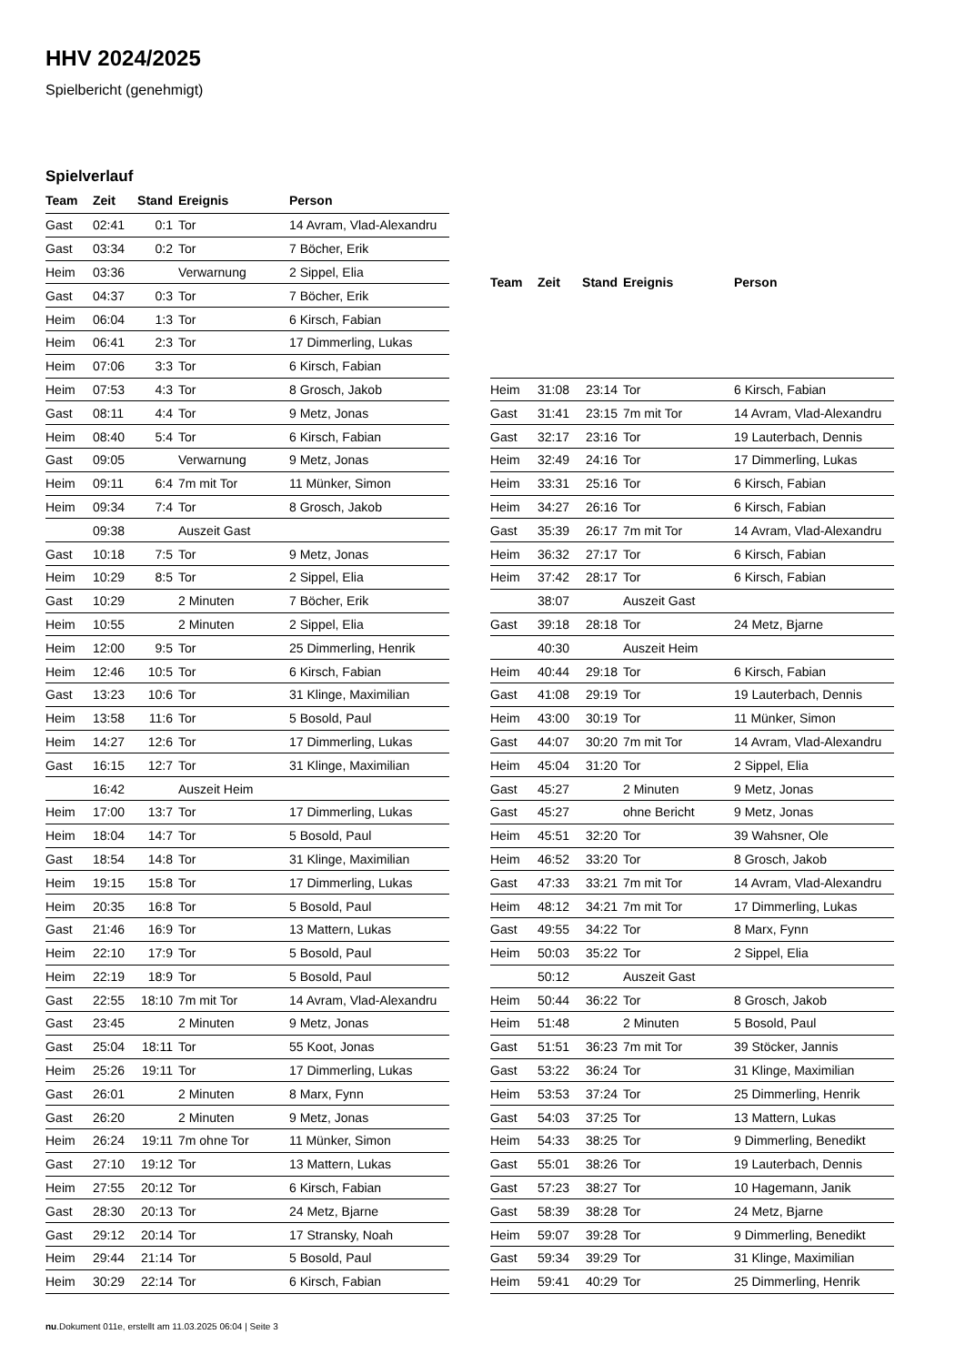HHV 2024/2025
Spielbericht (genehmigt)
Spielverlauf
| Team | Zeit | Stand | Ereignis | Person |
| --- | --- | --- | --- | --- |
| Gast | 02:41 | 0:1 | Tor | 14 Avram, Vlad-Alexandru |
| Gast | 03:34 | 0:2 | Tor | 7 Böcher, Erik |
| Heim | 03:36 | | Verwarnung | 2 Sippel, Elia |
| Gast | 04:37 | 0:3 | Tor | 7 Böcher, Erik |
| Heim | 06:04 | 1:3 | Tor | 6 Kirsch, Fabian |
| Heim | 06:41 | 2:3 | Tor | 17 Dimmerling, Lukas |
| Heim | 07:06 | 3:3 | Tor | 6 Kirsch, Fabian |
| Heim | 07:53 | 4:3 | Tor | 8 Grosch, Jakob |
| Gast | 08:11 | 4:4 | Tor | 9 Metz, Jonas |
| Heim | 08:40 | 5:4 | Tor | 6 Kirsch, Fabian |
| Gast | 09:05 | | Verwarnung | 9 Metz, Jonas |
| Heim | 09:11 | 6:4 | 7m mit Tor | 11 Münker, Simon |
| Heim | 09:34 | 7:4 | Tor | 8 Grosch, Jakob |
| | 09:38 | | Auszeit Gast | |
| Gast | 10:18 | 7:5 | Tor | 9 Metz, Jonas |
| Heim | 10:29 | 8:5 | Tor | 2 Sippel, Elia |
| Gast | 10:29 | | 2 Minuten | 7 Böcher, Erik |
| Heim | 10:55 | | 2 Minuten | 2 Sippel, Elia |
| Heim | 12:00 | 9:5 | Tor | 25 Dimmerling, Henrik |
| Heim | 12:46 | 10:5 | Tor | 6 Kirsch, Fabian |
| Gast | 13:23 | 10:6 | Tor | 31 Klinge, Maximilian |
| Heim | 13:58 | 11:6 | Tor | 5 Bosold, Paul |
| Heim | 14:27 | 12:6 | Tor | 17 Dimmerling, Lukas |
| Gast | 16:15 | 12:7 | Tor | 31 Klinge, Maximilian |
| | 16:42 | | Auszeit Heim | |
| Heim | 17:00 | 13:7 | Tor | 17 Dimmerling, Lukas |
| Heim | 18:04 | 14:7 | Tor | 5 Bosold, Paul |
| Gast | 18:54 | 14:8 | Tor | 31 Klinge, Maximilian |
| Heim | 19:15 | 15:8 | Tor | 17 Dimmerling, Lukas |
| Heim | 20:35 | 16:8 | Tor | 5 Bosold, Paul |
| Gast | 21:46 | 16:9 | Tor | 13 Mattern, Lukas |
| Heim | 22:10 | 17:9 | Tor | 5 Bosold, Paul |
| Heim | 22:19 | 18:9 | Tor | 5 Bosold, Paul |
| Gast | 22:55 | 18:10 | 7m mit Tor | 14 Avram, Vlad-Alexandru |
| Gast | 23:45 | | 2 Minuten | 9 Metz, Jonas |
| Gast | 25:04 | 18:11 | Tor | 55 Koot, Jonas |
| Heim | 25:26 | 19:11 | Tor | 17 Dimmerling, Lukas |
| Gast | 26:01 | | 2 Minuten | 8 Marx, Fynn |
| Gast | 26:20 | | 2 Minuten | 9 Metz, Jonas |
| Heim | 26:24 | 19:11 | 7m ohne Tor | 11 Münker, Simon |
| Gast | 27:10 | 19:12 | Tor | 13 Mattern, Lukas |
| Heim | 27:55 | 20:12 | Tor | 6 Kirsch, Fabian |
| Gast | 28:30 | 20:13 | Tor | 24 Metz, Bjarne |
| Gast | 29:12 | 20:14 | Tor | 17 Stransky, Noah |
| Heim | 29:44 | 21:14 | Tor | 5 Bosold, Paul |
| Heim | 30:29 | 22:14 | Tor | 6 Kirsch, Fabian |
| Team | Zeit | Stand | Ereignis | Person |
| --- | --- | --- | --- | --- |
| Heim | 31:08 | 23:14 | Tor | 6 Kirsch, Fabian |
| Gast | 31:41 | 23:15 | 7m mit Tor | 14 Avram, Vlad-Alexandru |
| Gast | 32:17 | 23:16 | Tor | 19 Lauterbach, Dennis |
| Heim | 32:49 | 24:16 | Tor | 17 Dimmerling, Lukas |
| Heim | 33:31 | 25:16 | Tor | 6 Kirsch, Fabian |
| Heim | 34:27 | 26:16 | Tor | 6 Kirsch, Fabian |
| Gast | 35:39 | 26:17 | 7m mit Tor | 14 Avram, Vlad-Alexandru |
| Heim | 36:32 | 27:17 | Tor | 6 Kirsch, Fabian |
| Heim | 37:42 | 28:17 | Tor | 6 Kirsch, Fabian |
| | 38:07 | | Auszeit Gast | |
| Gast | 39:18 | 28:18 | Tor | 24 Metz, Bjarne |
| | 40:30 | | Auszeit Heim | |
| Heim | 40:44 | 29:18 | Tor | 6 Kirsch, Fabian |
| Gast | 41:08 | 29:19 | Tor | 19 Lauterbach, Dennis |
| Heim | 43:00 | 30:19 | Tor | 11 Münker, Simon |
| Gast | 44:07 | 30:20 | 7m mit Tor | 14 Avram, Vlad-Alexandru |
| Heim | 45:04 | 31:20 | Tor | 2 Sippel, Elia |
| Gast | 45:27 | | 2 Minuten | 9 Metz, Jonas |
| Gast | 45:27 | | ohne Bericht | 9 Metz, Jonas |
| Heim | 45:51 | 32:20 | Tor | 39 Wahsner, Ole |
| Heim | 46:52 | 33:20 | Tor | 8 Grosch, Jakob |
| Gast | 47:33 | 33:21 | 7m mit Tor | 14 Avram, Vlad-Alexandru |
| Heim | 48:12 | 34:21 | 7m mit Tor | 17 Dimmerling, Lukas |
| Gast | 49:55 | 34:22 | Tor | 8 Marx, Fynn |
| Heim | 50:03 | 35:22 | Tor | 2 Sippel, Elia |
| | 50:12 | | Auszeit Gast | |
| Heim | 50:44 | 36:22 | Tor | 8 Grosch, Jakob |
| Heim | 51:48 | | 2 Minuten | 5 Bosold, Paul |
| Gast | 51:51 | 36:23 | 7m mit Tor | 39 Stöcker, Jannis |
| Gast | 53:22 | 36:24 | Tor | 31 Klinge, Maximilian |
| Heim | 53:53 | 37:24 | Tor | 25 Dimmerling, Henrik |
| Gast | 54:03 | 37:25 | Tor | 13 Mattern, Lukas |
| Heim | 54:33 | 38:25 | Tor | 9 Dimmerling, Benedikt |
| Gast | 55:01 | 38:26 | Tor | 19 Lauterbach, Dennis |
| Gast | 57:23 | 38:27 | Tor | 10 Hagemann, Janik |
| Gast | 58:39 | 38:28 | Tor | 24 Metz, Bjarne |
| Heim | 59:07 | 39:28 | Tor | 9 Dimmerling, Benedikt |
| Gast | 59:34 | 39:29 | Tor | 31 Klinge, Maximilian |
| Heim | 59:41 | 40:29 | Tor | 25 Dimmerling, Henrik |
nu.Dokument 011e, erstellt am 11.03.2025 06:04 | Seite 3